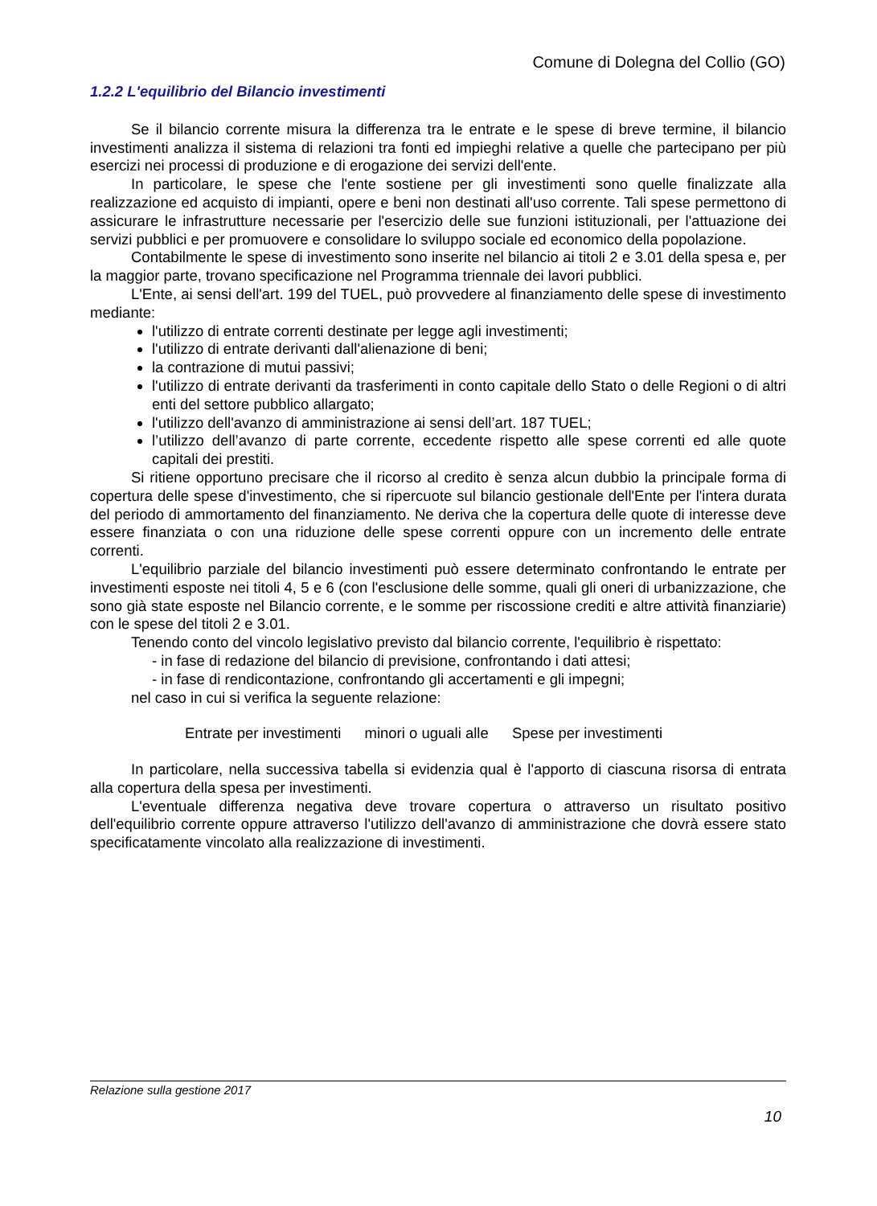Comune di Dolegna del Collio (GO)
1.2.2 L'equilibrio del Bilancio investimenti
Se il bilancio corrente misura la differenza tra le entrate e le spese di breve termine, il bilancio investimenti analizza il sistema di relazioni tra fonti ed impieghi relative a quelle che partecipano per più esercizi nei processi di produzione e di erogazione dei servizi dell'ente.
In particolare, le spese che l'ente sostiene per gli investimenti sono quelle finalizzate alla realizzazione ed acquisto di impianti, opere e beni non destinati all'uso corrente. Tali spese permettono di assicurare le infrastrutture necessarie per l'esercizio delle sue funzioni istituzionali, per l'attuazione dei servizi pubblici e per promuovere e consolidare lo sviluppo sociale ed economico della popolazione.
Contabilmente le spese di investimento sono inserite nel bilancio ai titoli 2 e 3.01 della spesa e, per la maggior parte, trovano specificazione nel Programma triennale dei lavori pubblici.
L'Ente, ai sensi dell'art. 199 del TUEL, può provvedere al finanziamento delle spese di investimento mediante:
l'utilizzo di entrate correnti destinate per legge agli investimenti;
l'utilizzo di entrate derivanti dall'alienazione di beni;
la contrazione di mutui passivi;
l'utilizzo di entrate derivanti da trasferimenti in conto capitale dello Stato o delle Regioni o di altri enti del settore pubblico allargato;
l'utilizzo dell'avanzo di amministrazione ai sensi dell’art. 187 TUEL;
l’utilizzo dell’avanzo di parte corrente, eccedente rispetto alle spese correnti ed alle quote capitali dei prestiti.
Si ritiene opportuno precisare che il ricorso al credito è senza alcun dubbio la principale forma di copertura delle spese d'investimento, che si ripercuote sul bilancio gestionale dell'Ente per l'intera durata del periodo di ammortamento del finanziamento. Ne deriva che la copertura delle quote di interesse deve essere finanziata o con una riduzione delle spese correnti oppure con un incremento delle entrate correnti.
L'equilibrio parziale del bilancio investimenti può essere determinato confrontando le entrate per investimenti esposte nei titoli 4, 5 e 6 (con l'esclusione delle somme, quali gli oneri di urbanizzazione, che sono già state esposte nel Bilancio corrente, e le somme per riscossione crediti e altre attività finanziarie) con le spese del titoli 2 e 3.01.
Tenendo conto del vincolo legislativo previsto dal bilancio corrente, l'equilibrio è rispettato:
- in fase di redazione del bilancio di previsione, confrontando i dati attesi;
- in fase di rendicontazione, confrontando gli accertamenti e gli impegni;
nel caso in cui si verifica la seguente relazione:
Entrate per investimenti minori o uguali alle Spese per investimenti
In particolare, nella successiva tabella si evidenzia qual è l'apporto di ciascuna risorsa di entrata alla copertura della spesa per investimenti.
L'eventuale differenza negativa deve trovare copertura o attraverso un risultato positivo dell'equilibrio corrente oppure attraverso l'utilizzo dell'avanzo di amministrazione che dovrà essere stato specificatamente vincolato alla realizzazione di investimenti.
Relazione sulla gestione 2017
10